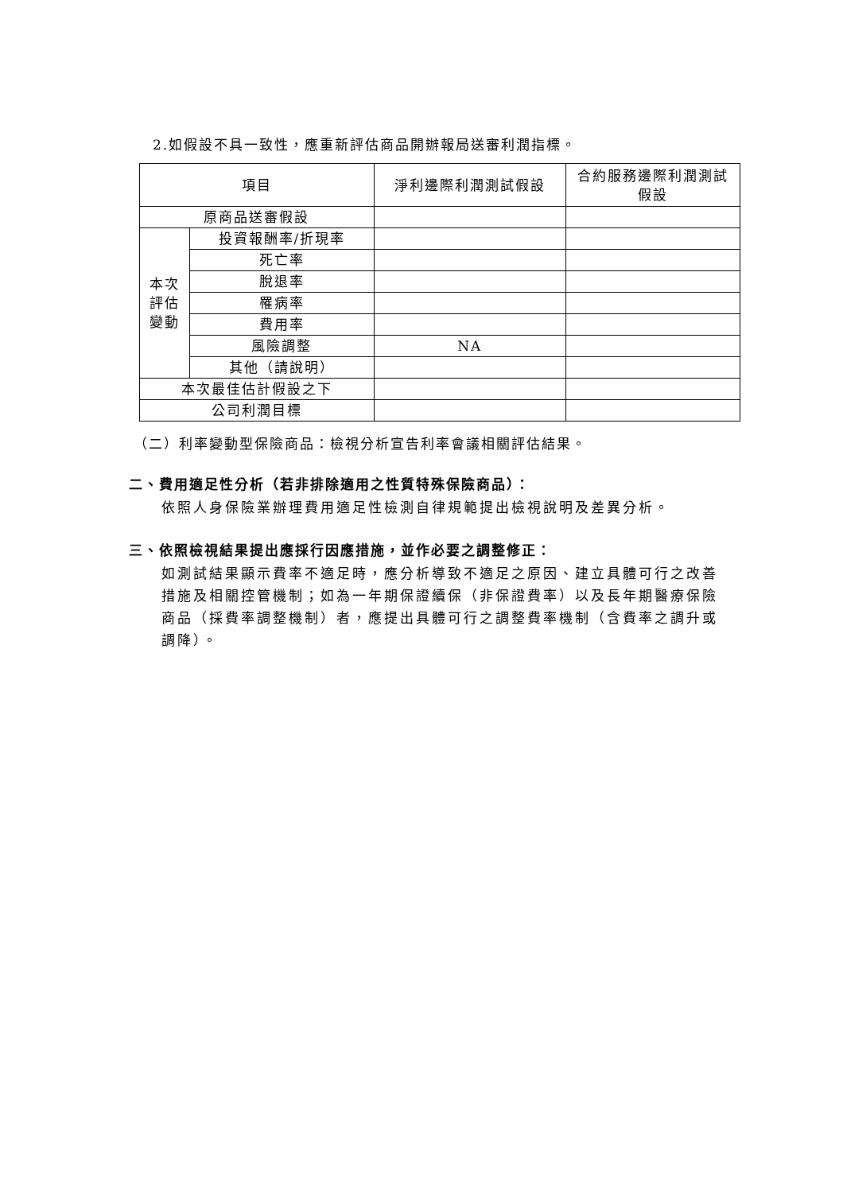2.如假設不具一致性，應重新評估商品開辦報局送審利潤指標。
| 項目 | | 淨利邊際利潤測試假設 | 合約服務邊際利潤測試 假設 |
| 原商品送審假設 | | | |
| 本次 評估 變動 | 投資報酬率/折現率 | | |
| | 死亡率 | | |
| | 脫退率 | | |
| | 罹病率 | | |
| | 費用率 | | |
| | 風險調整 | NA | |
| | 其他（請說明） | | |
| 本次最佳估計假設之下 | | | |
| 公司利潤目標 | | | |
（二）利率變動型保險商品：檢視分析宣告利率會議相關評估結果。
二、費用適足性分析（若非排除適用之性質特殊保險商品）：
依照人身保險業辦理費用適足性檢測自律規範提出檢視說明及差異分析。
三、依照檢視結果提出應採行因應措施，並作必要之調整修正：
如測試結果顯示費率不適足時，應分析導致不適足之原因、建立具體可行之改善措施及相關控管機制；如為一年期保證續保（非保證費率）以及長年期醫療保險商品（採費率調整機制）者，應提出具體可行之調整費率機制（含費率之調升或調降）。